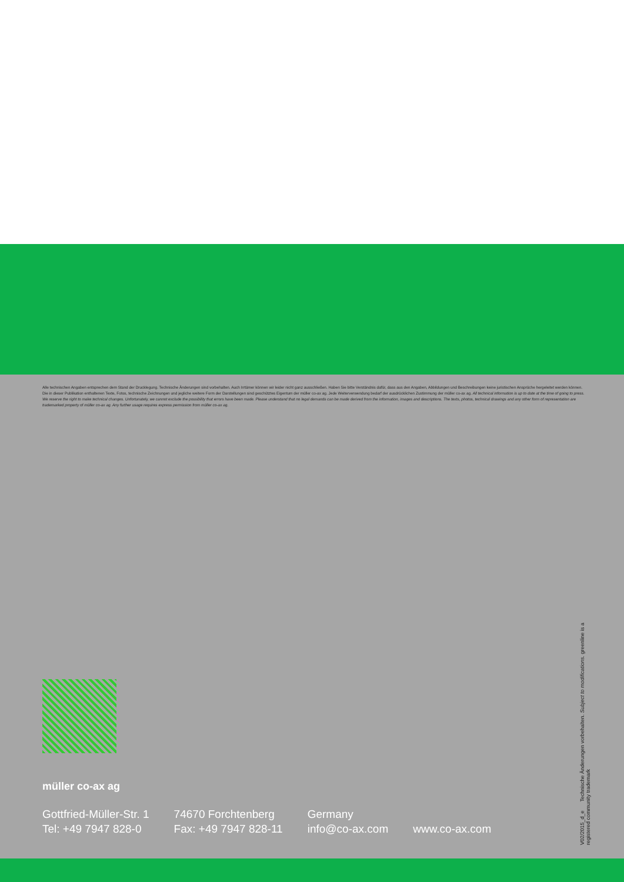Alle technischen Angaben entsprechen dem Stand der Drucklegung. Technische Änderungen sind vorbehalten. Auch Irrtümer können wir leider nicht ganz ausschließen. Haben Sie bitte Verständnis dafür, dass aus den Angaben, Abbildungen und Beschreibungen keine juristischen Ansprüche hergeleitet werden können. Die in dieser Publikation enthaltenen Texte, Fotos, technische Zeichnungen und jegliche weitere Form der Darstellungen sind geschütztes Eigentum der müller co-ax ag. Jede Weiterverwendung bedarf der ausdrücklichen Zustimmung der müller co-ax ag. All technical information is up to date at the time of going to press. We reserve the right to make technical changes. Unfortunately, we cannot exclude the possibility that errors have been made. Please understand that no legal demands can be made derived from the information, images and descriptions. The texts, photos, technical drawings and any other form of representation are trademarked property of müller co-ax ag. Any further usage requires express permission from müller co-ax ag.
müller co-ax ag
Gottfried-Müller-Str. 1
Tel: +49 7947 828-0
74670 Forchtenberg
Fax: +49 7947 828-11
Germany
info@co-ax.com
www.co-ax.com
V02/2015_d_e Technische Änderungen vorbehalten. Subject to modifications. greenline is a registered community trademark